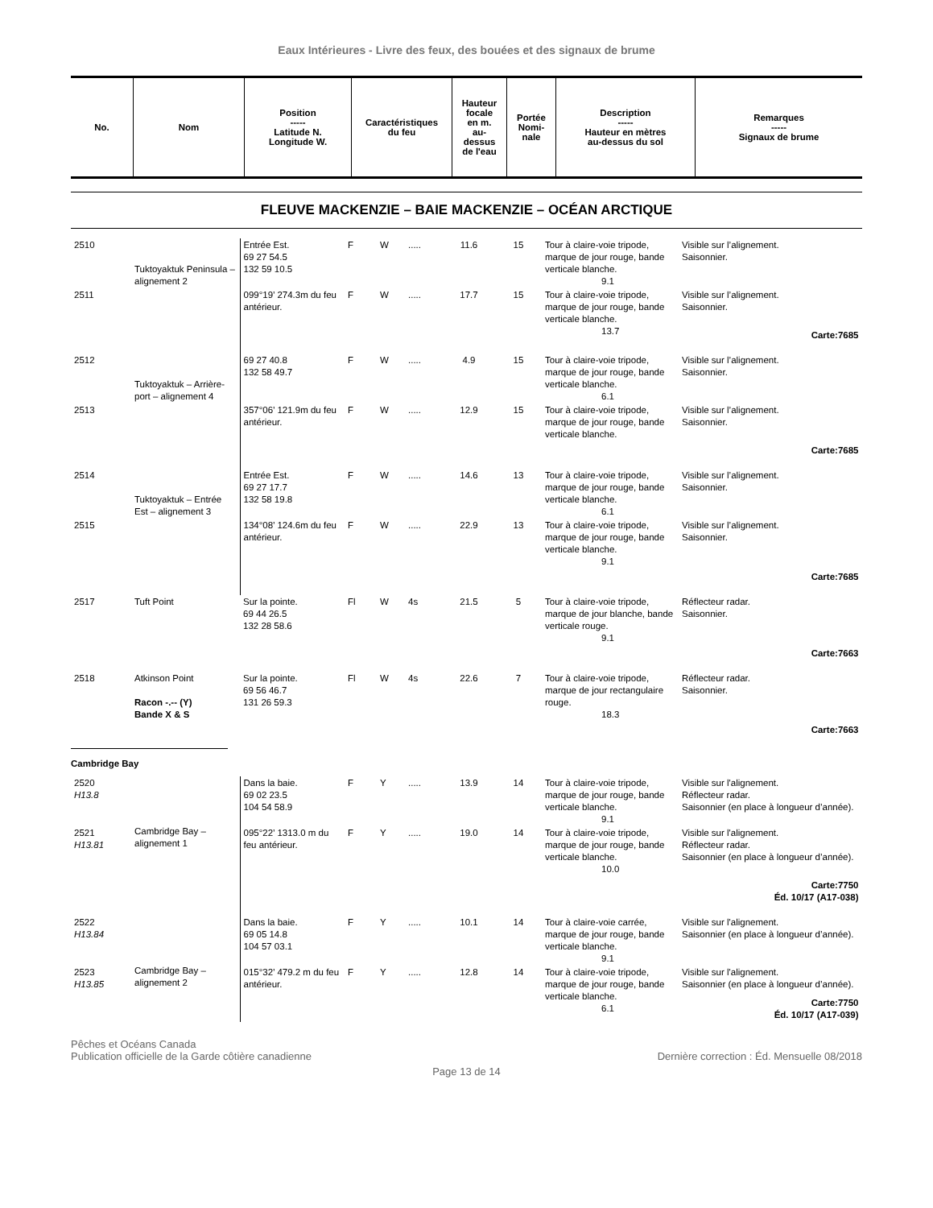Eaux Intérieures - Livre des feux, des bouées et des signaux de brume
| No. | Nom | Position ----- Latitude N. Longitude W. | Caractéristiques du feu | Hauteur focale en m. au- dessus de l'eau | Portée Nomi- nale | Description ----- Hauteur en mètres au-dessus du sol | Remarques ----- Signaux de brume |
| --- | --- | --- | --- | --- | --- | --- | --- |
FLEUVE MACKENZIE – BAIE MACKENZIE – OCÉAN ARCTIQUE
| 2510 | Tuktoyaktuk Peninsula – alignement 2 | Entrée Est. 69 27 54.5 132 59 10.5 | F | W | ..... | 11.6 | 15 | Tour à claire-voie tripode, marque de jour rouge, bande verticale blanche. 9.1 | Visible sur l’alignement. Saisonnier. |
| 2511 | | 099°19’ 274.3m du feu antérieur. | F | W | ..... | 17.7 | 15 | Tour à claire-voie tripode, marque de jour rouge, bande verticale blanche. 13.7 | Visible sur l’alignement. Saisonnier. Carte:7685 |
| 2512 | Tuktoyaktuk – Arrière-port – alignement 4 | 69 27 40.8 132 58 49.7 | F | W | ..... | 4.9 | 15 | Tour à claire-voie tripode, marque de jour rouge, bande verticale blanche. 6.1 | Visible sur l’alignement. Saisonnier. |
| 2513 | | 357°06’ 121.9m du feu antérieur. | F | W | ..... | 12.9 | 15 | Tour à claire-voie tripode, marque de jour rouge, bande verticale blanche. | Visible sur l’alignement. Saisonnier. Carte:7685 |
| 2514 | Tuktoyaktuk – Entrée Est – alignement 3 | Entrée Est. 69 27 17.7 132 58 19.8 | F | W | ..... | 14.6 | 13 | Tour à claire-voie tripode, marque de jour rouge, bande verticale blanche. 6.1 | Visible sur l’alignement. Saisonnier. |
| 2515 | | 134°08’ 124.6m du feu antérieur. | F | W | ..... | 22.9 | 13 | Tour à claire-voie tripode, marque de jour rouge, bande verticale blanche. 9.1 | Visible sur l’alignement. Saisonnier. Carte:7685 |
| 2517 | Tuft Point | Sur la pointe. 69 44 26.5 132 28 58.6 | Fl | W | 4s | 21.5 | 5 | Tour à claire-voie tripode, marque de jour blanche, bande verticale rouge. 9.1 | Réflecteur radar. Saisonnier. Carte:7663 |
| 2518 | Atkinson Point Racon -.-- (Y) Bande X & S | Sur la pointe. 69 56 46.7 131 26 59.3 | Fl | W | 4s | 22.6 | 7 | Tour à claire-voie tripode, marque de jour rectangulaire rouge. 18.3 | Réflecteur radar. Saisonnier. Carte:7663 |
Cambridge Bay
| 2520 H13.8 | Cambridge Bay – alignement 1 | Dans la baie. 69 02 23.5 104 54 58.9 | F | Y | ..... | 13.9 | 14 | Tour à claire-voie tripode, marque de jour rouge, bande verticale blanche. 9.1 | Visible sur l'alignement. Réflecteur radar. Saisonnier (en place à longueur d’année). |
| 2521 H13.81 | | 095°22’ 1313.0 m du feu antérieur. | F | Y | ..... | 19.0 | 14 | Tour à claire-voie tripode, marque de jour rouge, bande verticale blanche. 10.0 | Visible sur l'alignement. Réflecteur radar. Saisonnier (en place à longueur d’année). Carte:7750 Éd. 10/17 (A17-038) |
| 2522 H13.84 | Cambridge Bay – alignement 2 | Dans la baie. 69 05 14.8 104 57 03.1 | F | Y | ..... | 10.1 | 14 | Tour à claire-voie carrée, marque de jour rouge, bande verticale blanche. 9.1 | Visible sur l'alignement. Saisonnier (en place à longueur d’année). |
| 2523 H13.85 | | 015°32’ 479.2 m du feu antérieur. | F | Y | ..... | 12.8 | 14 | Tour à claire-voie tripode, marque de jour rouge, bande verticale blanche. 6.1 | Visible sur l'alignement. Saisonnier (en place à longueur d’année). Carte:7750 Éd. 10/17 (A17-039) |
Pêches et Océans Canada
Publication officielle de la Garde côtière canadienne
Dernière correction : Éd. Mensuelle 08/2018
Page 13 de 14